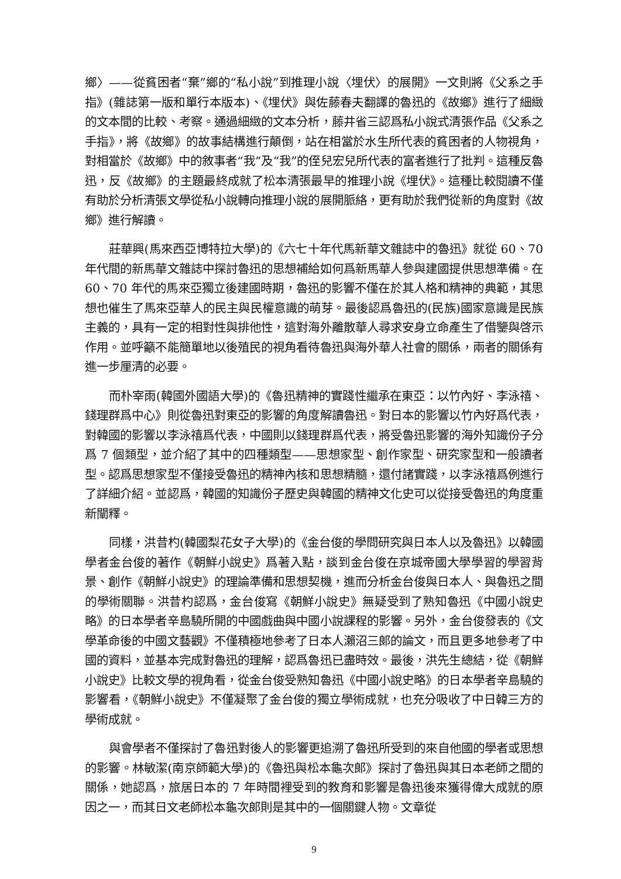鄉〉——從貧困者“棄”鄉的“私小說”到推理小說〈埋伏〉的展開》一文則將《父系之手指》(雜誌第一版和單行本版本)、《埋伏》與佐藤春夫翻譯的魯迅的《故鄉》進行了細緻的文本間的比較、考察。通過細緻的文本分析，藤井省三認爲私小說式清張作品《父系之手指》，將《故鄉》的故事結構進行顛倒，站在相當於水生所代表的貧困者的人物視角，對相當於《故鄉》中的敘事者“我”及“我”的侄兒宏兒所代表的富者進行了批判。這種反魯迅，反《故鄉》的主題最終成就了松本清張最早的推理小說《埋伏》。這種比較閱讀不僅有助於分析清張文學從私小說轉向推理小說的展開脈絡，更有助於我們從新的角度對《故鄉》進行解讀。
莊華興(馬來西亞博特拉大學)的《六七十年代馬新華文雜誌中的魯迅》就從 60、70 年代間的新馬華文雜誌中探討魯迅的思想補給如何爲新馬華人參與建國提供思想準備。在 60、70 年代的馬來亞獨立後建國時期，魯迅的影響不僅在於其人格和精神的典範，其思想也催生了馬來亞華人的民主與民權意識的萌芽。最後認爲魯迅的(民族)國家意識是民族主義的，具有一定的相對性與排他性，這對海外離散華人尋求安身立命產生了借鑒與啓示作用。並呼籲不能簡單地以後殖民的視角看待魯迅與海外華人社會的關係，兩者的關係有進一步厘清的必要。
而朴宰雨(韓國外國語大學)的《魯迅精神的實踐性繼承在東亞：以竹內好、李泳禧、錢理群爲中心》則從魯迅對東亞的影響的角度解讀魯迅。對日本的影響以竹內好爲代表，對韓國的影響以李泳禧爲代表，中國則以錢理群爲代表，將受魯迅影響的海外知識份子分爲 7 個類型，並介紹了其中的四種類型——思想家型、創作家型、研究家型和一般讀者型。認爲思想家型不僅接受魯迅的精神內核和思想精髓，還付諸實踐，以李泳禧爲例進行了詳細介紹。並認爲，韓國的知識份子歷史與韓國的精神文化史可以從接受魯迅的角度重新闡釋。
同樣，洪昔杓(韓國梨花女子大學)的《金台俊的學問研究與日本人以及魯迅》以韓國學者金台俊的著作《朝鮮小說史》爲著入點，談到金台俊在京城帝國大學學習的學習背景、創作《朝鮮小說史》的理論準備和思想契機，進而分析金台俊與日本人、與魯迅之間的學術關聯。洪昔杓認爲，金台俊寫《朝鮮小說史》無疑受到了熟知魯迅《中國小說史略》的日本學者辛島驍所開的中國戲曲與中國小說課程的影響。另外，金台俊發表的《文學革命後的中國文藝觀》不僅積極地參考了日本人瀨沼三郎的論文，而且更多地參考了中國的資料，並基本完成對魯迅的理解，認爲魯迅已盡時效。最後，洪先生總結，從《朝鮮小說史》比較文學的視角看，從金台俊受熟知魯迅《中國小說史略》的日本學者辛島驍的影響看，《朝鮮小說史》不僅凝聚了金台俊的獨立學術成就，也充分吸收了中日韓三方的學術成就。
與會學者不僅探討了魯迅對後人的影響更追溯了魯迅所受到的來自他國的學者或思想的影響。林敏潔(南京師範大學)的《魯迅與松本龜次郎》探討了魯迅與其日本老師之間的關係，她認爲，旅居日本的 7 年時間裡受到的教育和影響是魯迅後來獲得偉大成就的原因之一，而其日文老師松本龜次郎則是其中的一個關鍵人物。文章從
9